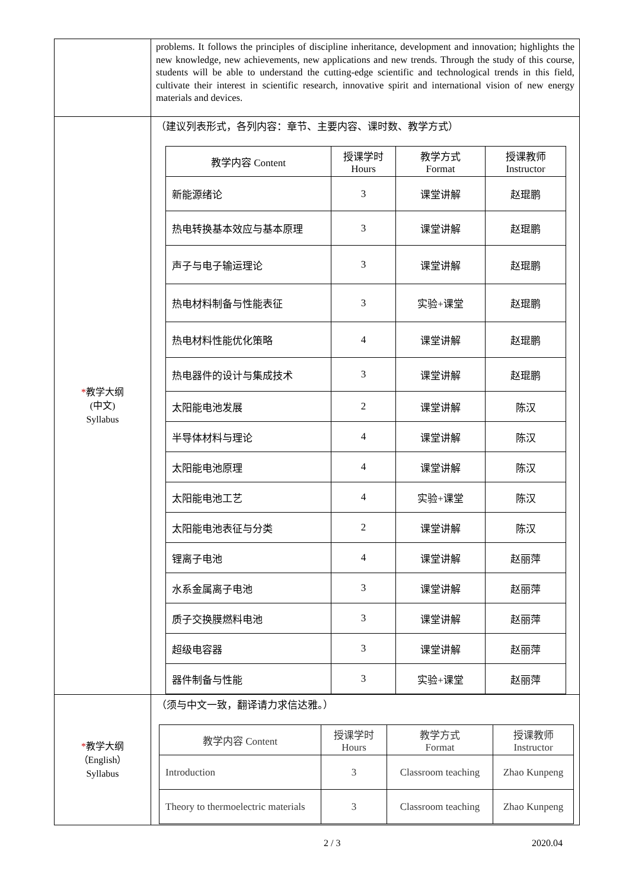| | problems. It follows the principles of discipline inheritance, development and innovation; highlights the new knowledge, new achievements, new applications and new trends. Through the study of this course, students will be able to understand the cutting-edge scientific and technological trends in this field, cultivate their interest in scientific research, innovative spirit and international vision of new energy materials and devices. |
| * 教学大纲 (中文) Syllabus | （建议列表形式，各列内容：章节、主要内容、课时数、教学方式） / 教学内容 Content / 授课学时 Hours / 教学方式 Format / 授课教师 Instructor / / --- / --- / --- / --- / / 新能源绪论 / 3 / 课堂讲解 / 赵琨鹏 / / 热电转换基本效应与基本原理 / 3 / 课堂讲解 / 赵琨鹏 / / 声子与电子输运理论 / 3 / 课堂讲解 / 赵琨鹏 / / 热电材料制备与性能表征 / 3 / 实验+课堂 / 赵琨鹏 / / 热电材料性能优化策略 / 4 / 课堂讲解 / 赵琨鹏 / / 热电器件的设计与集成技术 / 3 / 课堂讲解 / 赵琨鹏 / / 太阳能电池发展 / 2 / 课堂讲解 / 陈汉 / / 半导体材料与理论 / 4 / 课堂讲解 / 陈汉 / / 太阳能电池原理 / 4 / 课堂讲解 / 陈汉 / / 太阳能电池工艺 / 4 / 实验+课堂 / 陈汉 / / 太阳能电池表征与分类 / 2 / 课堂讲解 / 陈汉 / / 锂离子电池 / 4 / 课堂讲解 / 赵丽萍 / / 水系金属离子电池 / 3 / 课堂讲解 / 赵丽萍 / / 质子交换膜燃料电池 / 3 / 课堂讲解 / 赵丽萍 / / 超级电容器 / 3 / 课堂讲解 / 赵丽萍 / / 器件制备与性能 / 3 / 实验+课堂 / 赵丽萍 / |
| * 教学大纲 （English） Syllabus | （须与中文一致，翻译请力求信达雅。） / 教学内容 Content / 授课学时 Hours / 教学方式 Format / 授课教师 Instructor / / --- / --- / --- / --- / / Introduction / 3 / Classroom teaching / Zhao Kunpeng / / Theory to thermoelectric materials / 3 / Classroom teaching / Zhao Kunpeng / |
2 / 3 2020.04